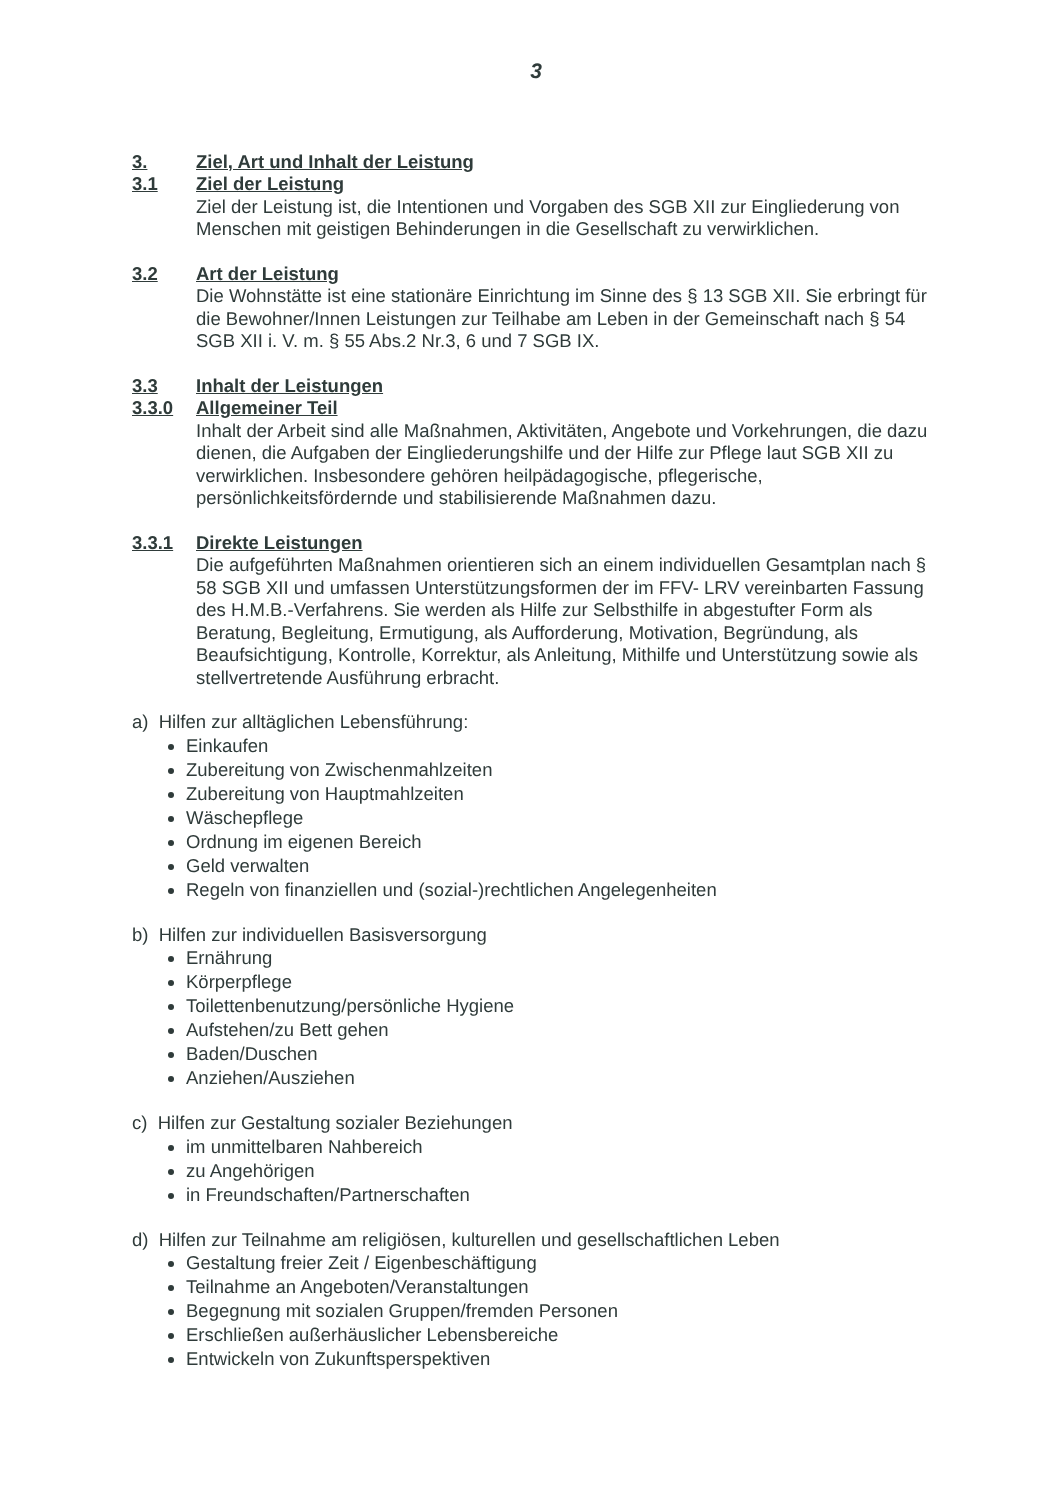3
3. Ziel, Art und Inhalt der Leistung
3.1 Ziel der Leistung
Ziel der Leistung ist, die Intentionen und Vorgaben des SGB XII zur Eingliederung von Menschen mit geistigen Behinderungen in die Gesellschaft zu verwirklichen.
3.2 Art der Leistung
Die Wohnstätte ist eine stationäre Einrichtung im Sinne des § 13 SGB XII. Sie erbringt für die Bewohner/Innen Leistungen zur Teilhabe am Leben in der Gemeinschaft nach § 54 SGB XII i. V. m. § 55 Abs.2 Nr.3, 6 und 7 SGB IX.
3.3 Inhalt der Leistungen
3.3.0 Allgemeiner Teil
Inhalt der Arbeit sind alle Maßnahmen, Aktivitäten, Angebote und Vorkehrungen, die dazu dienen, die Aufgaben der Eingliederungshilfe und der Hilfe zur Pflege laut SGB XII zu verwirklichen. Insbesondere gehören heilpädagogische, pflegerische, persönlichkeitsfördernde und stabilisierende Maßnahmen dazu.
3.3.1 Direkte Leistungen
Die aufgeführten Maßnahmen orientieren sich an einem individuellen Gesamtplan nach § 58 SGB XII und umfassen Unterstützungsformen der im FFV- LRV vereinbarten Fassung des H.M.B.-Verfahrens. Sie werden als Hilfe zur Selbsthilfe in abgestufter Form als Beratung, Begleitung, Ermutigung, als Aufforderung, Motivation, Begründung, als Beaufsichtigung, Kontrolle, Korrektur, als Anleitung, Mithilfe und Unterstützung sowie als stellvertretende Ausführung erbracht.
a) Hilfen zur alltäglichen Lebensführung:
Einkaufen
Zubereitung von Zwischenmahlzeiten
Zubereitung von Hauptmahlzeiten
Wäschepflege
Ordnung im eigenen Bereich
Geld verwalten
Regeln von finanziellen und (sozial-)rechtlichen Angelegenheiten
b) Hilfen zur individuellen Basisversorgung
Ernährung
Körperpflege
Toilettenbenutzung/persönliche Hygiene
Aufstehen/zu Bett gehen
Baden/Duschen
Anziehen/Ausziehen
c) Hilfen zur Gestaltung sozialer Beziehungen
im unmittelbaren Nahbereich
zu Angehörigen
in Freundschaften/Partnerschaften
d) Hilfen zur Teilnahme am religiösen, kulturellen und gesellschaftlichen Leben
Gestaltung freier Zeit / Eigenbeschäftigung
Teilnahme an Angeboten/Veranstaltungen
Begegnung mit sozialen Gruppen/fremden Personen
Erschließen außerhäuslicher Lebensbereiche
Entwickeln von Zukunftsperspektiven